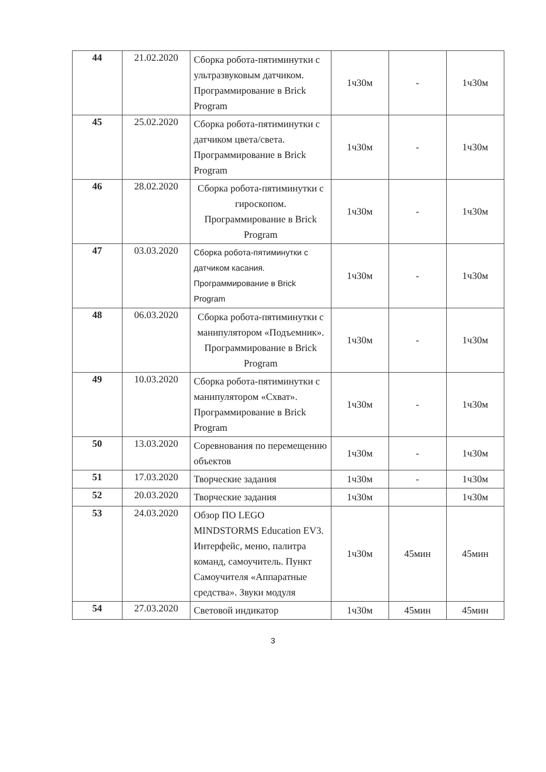| 44 | 21.02.2020 | Сборка робота-пятиминутки с ультразвуковым датчиком. Программирование в Brick Program | 1ч30м | - | 1ч30м |
| 45 | 25.02.2020 | Сборка робота-пятиминутки с датчиком цвета/света. Программирование в Brick Program | 1ч30м | - | 1ч30м |
| 46 | 28.02.2020 | Сборка робота-пятиминутки с гироскопом. Программирование в Brick Program | 1ч30м | - | 1ч30м |
| 47 | 03.03.2020 | Сборка робота-пятиминутки с датчиком касания. Программирование в Brick Program | 1ч30м | - | 1ч30м |
| 48 | 06.03.2020 | Сборка робота-пятиминутки с манипулятором «Подъемник». Программирование в Brick Program | 1ч30м | - | 1ч30м |
| 49 | 10.03.2020 | Сборка робота-пятиминутки с манипулятором «Схват». Программирование в Brick Program | 1ч30м | - | 1ч30м |
| 50 | 13.03.2020 | Соревнования по перемещению объектов | 1ч30м | - | 1ч30м |
| 51 | 17.03.2020 | Творческие задания | 1ч30м | - | 1ч30м |
| 52 | 20.03.2020 | Творческие задания | 1ч30м | | 1ч30м |
| 53 | 24.03.2020 | Обзор ПО LEGO MINDSTORMS Education EV3. Интерфейс, меню, палитра команд, самоучитель. Пункт Самоучителя «Аппаратные средства». Звуки модуля | 1ч30м | 45мин | 45мин |
| 54 | 27.03.2020 | Световой индикатор | 1ч30м | 45мин | 45мин |
3